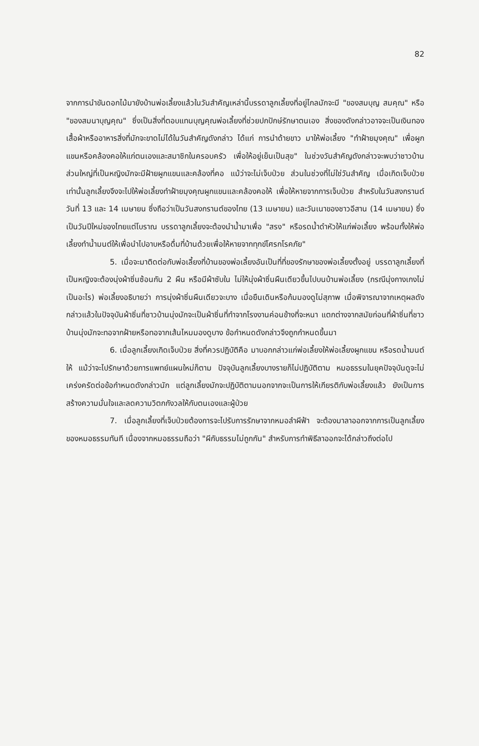82
จากการนำขันดอกไม้มายังบ้านพ่อเลี้ยงแล้วในวันสำคัญเหล่านี้บรรดาลูกเลี้ยงที่อยู่ไกลมักจะมี "ของสมบุญ สมคุณ" หรือ "ของสมนาบุญคุณ" ซึ่งเป็นสิ่งที่ตอบแทนบุญคุณพ่อเลี้ยงที่ช่วยปกปักษ์รักษาตนเอง สิ่งของดังกล่าวอาจจะเป็นเงินทอง เสื้อผ้าหรืออาหารสิ่งที่มักจะขาดไม่ได้ในวันสำคัญดังกล่าว ได้แก่ การนำด้ายขาว มาให้พ่อเลี้ยง "ทำฝ้ายมุงคุณ" เพื่อผูกแขนหรือคล้องคอให้แก่ตนเองและสมาชิกในครอบครัว เพื่อให้อยู่เย็นเป็นสุข" ในช่วงวันสำคัญดังกล่าวจะพบว่าชาวบ้านส่วนใหญ่ที่เป็นหญิงมักจะมีฝ้ายผูกแขนและคล้องที่คอ แม้ว่าจะไม่เจ็บป่วย ส่วนในช่วงที่ไม่ใช่วันสำคัญ เมื่อเกิดเจ็บป่วยเท่านั้นลูกเลี้ยงจึงจะไปให้พ่อเลี้ยงทำฝ้ายมุงคุณผูกแขนและคล้องคอให้ เพื่อให้หายจากการเจ็บป่วย สำหรับในวันสงกรานต์วันที่ 13 และ 14 เมษายน ซึ่งถือว่าเป็นวันสงกรานต์ของไทย (13 เมษายน) และวันเนาของชาวอีสาน (14 เมษายน) ซึ่งเป็นวันปีใหม่ของไทยแต่โบราณ บรรดาลูกเลี้ยงจะต้องนำน้ำมาเพื่อ "สรง" หรือรดน้ำดำหัวให้แก่พ่อเลี้ยง พร้อมทั้งให้พ่อเลี้ยงทำน้ำมนต์ให้เพื่อนำไปอาบหรือดื่มที่บ้านด้วยเพื่อให้หายจากทุกข์โศรกโรคภัย"
5. เมื่อจะมาติดต่อกับพ่อเลี้ยงที่บ้านของพ่อเลี้ยงอันเป็นที่ที่ของรักษาของพ่อเลี้ยงตั้งอยู่ บรรดาลูกเลี้ยงที่เป็นหญิงจะต้องนุ่งผ้าซิ่นซ้อนกัน 2 ผืน หรือมีผ้าซับใน ไม่ให้นุ่งผ้าซิ่นผืนเดียวขึ้นไปบนบ้านพ่อเลี้ยง (กรณีนุ่งกางเกงไม่เป็นอะไร) พ่อเลี้ยงอธิบายว่า การนุ่งผ้าซิ่นผืนเดียวจะบาง เมื่อยืนเดินหรือก้มมองดูไม่สุภาพ เมื่อพิจารณาจากเหตุผลดังกล่าวแล้วในปัจจุบันผ้าซิ่นที่ชาวบ้านนุ่งมักจะเป็นผ้าซิ่นที่ทำจากโรงงานค่อนข้างที่จะหนา แตกต่างจากสมัยก่อนที่ผ้าซิ่นที่ชาวบ้านนุ่งมักจะทอจากฝ้ายหรือทอจากเส้นไหมมองดูบาง ข้อกำหนดดังกล่าวจึงถูกกำหนดขึ้นมา
6. เมื่อลูกเลี้ยงเกิดเจ็บป่วย สิ่งที่ควรปฏิบัติคือ มาบอกกล่าวแก่พ่อเลี้ยงให้พ่อเลี้ยงผูกแขน หรือรดน้ำมนต์ให้ แม้ว่าจะไปรักษาด้วยการแพทย์แผนใหม่ก็ตาม ปัจจุบันลูกเลี้ยงบางรายก็ไม่ปฏิบัติตาม หมอธรรมในยุคปัจจุบันดูจะไม่เคร่งครัดต่อข้อกำหนดดังกล่าวนัก แต่ลูกเลี้ยงมักจะปฏิบัติตามนอกจากจะเป็นการให้เกียรติกับพ่อเลี้ยงแล้ว ยังเป็นการสร้างความมั่นใจและลดความวิตกกังวลให้กับตนเองและผู้ป่วย
7. เมื่อลูกเลี้ยงที่เจ็บป่วยต้องการจะไปรับการรักษาจากหมอลำผีฟ้า จะต้องมาลาออกจากการเป็นลูกเลี้ยงของหมอธรรมทันที เนื่องจากหมอธรรมถือว่า "ผีกับธรรมไม่ถูกกัน" สำหรับการทำพิธีลาออกจะได้กล่าวถึงต่อไป